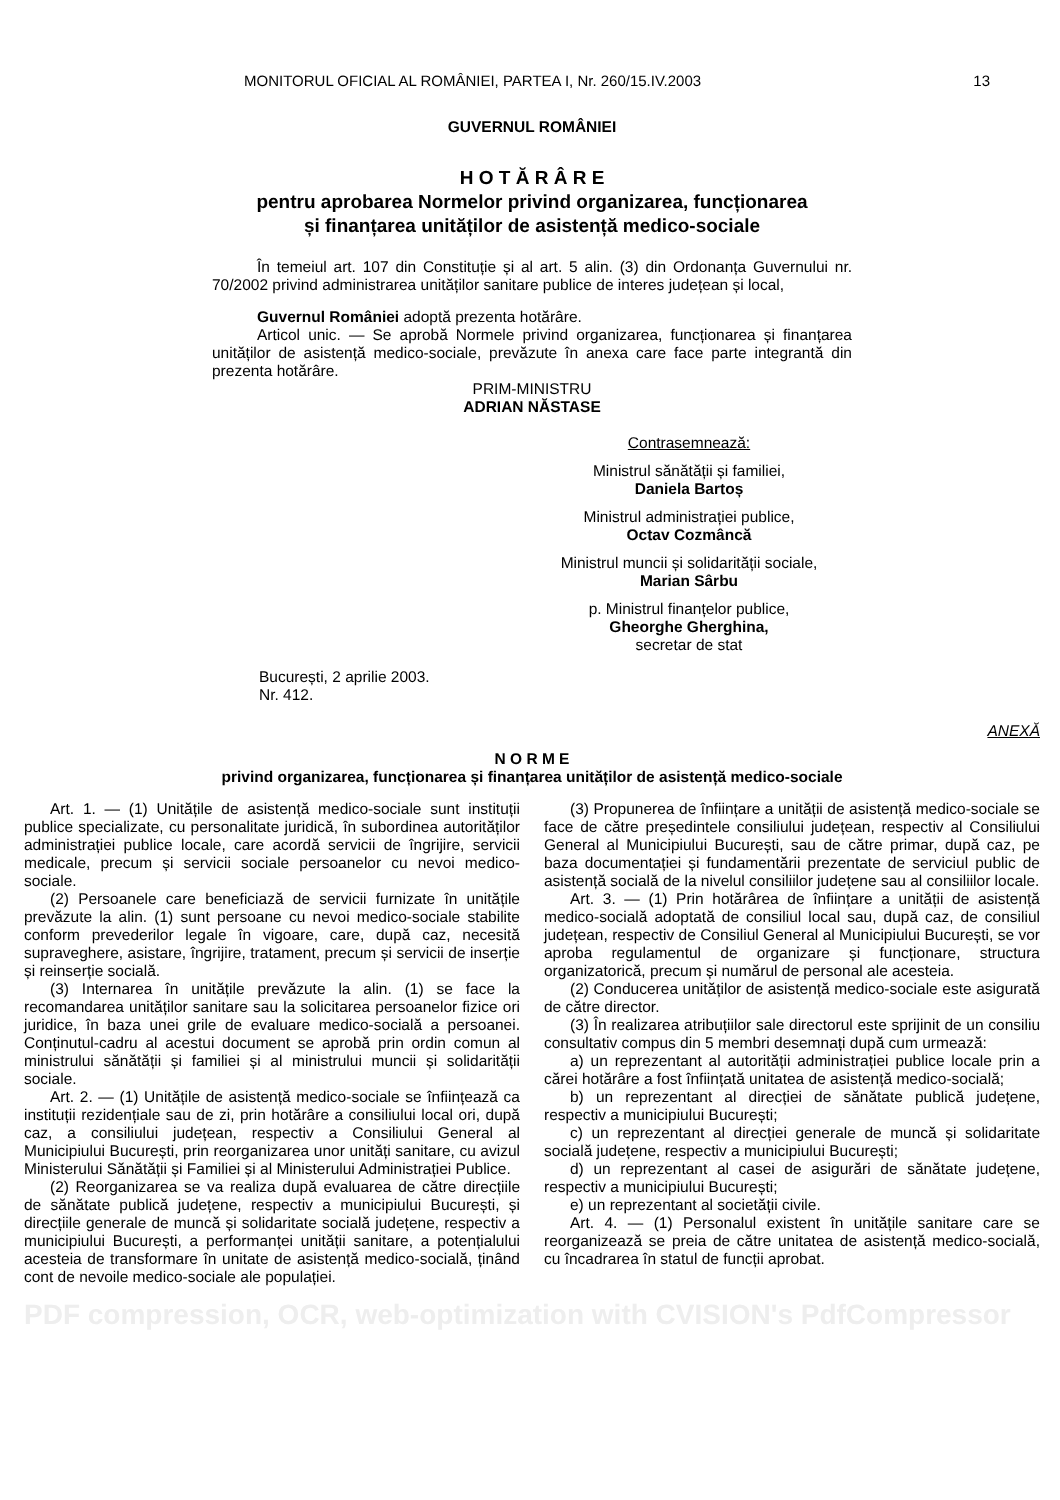MONITORUL OFICIAL AL ROMÂNIEI, PARTEA I, Nr. 260/15.IV.2003 13
GUVERNUL ROMÂNIEI
H O T Ă R Â R E
pentru aprobarea Normelor privind organizarea, funcționarea
și finanțarea unităților de asistență medico-sociale
În temeiul art. 107 din Constituție și al art. 5 alin. (3) din Ordonanța Guvernului nr. 70/2002 privind administrarea unităților sanitare publice de interes județean și local,
Guvernul României adoptă prezenta hotărâre.
Articol unic. — Se aprobă Normele privind organizarea, funcționarea și finanțarea unităților de asistență medico-sociale, prevăzute în anexa care face parte integrantă din prezenta hotărâre.
PRIM-MINISTRU
ADRIAN NĂSTASE
Contrasemnează:
Ministrul sănătății și familiei,
Daniela Bartoș
Ministrul administrației publice,
Octav Cozmâncă
Ministrul muncii și solidarității sociale,
Marian Sârbu
p. Ministrul finanțelor publice,
Gheorghe Gherghina,
secretar de stat
București, 2 aprilie 2003.
Nr. 412.
ANEXĂ
N O R M E
privind organizarea, funcționarea și finanțarea unităților de asistență medico-sociale
Art. 1. — (1) Unitățile de asistență medico-sociale sunt instituții publice specializate, cu personalitate juridică, în subordinea autorităților administrației publice locale, care acordă servicii de îngrijire, servicii medicale, precum și servicii sociale persoanelor cu nevoi medico-sociale.
(2) Persoanele care beneficiază de servicii furnizate în unitățile prevăzute la alin. (1) sunt persoane cu nevoi medico-sociale stabilite conform prevederilor legale în vigoare, care, după caz, necesită supraveghere, asistare, îngrijire, tratament, precum și servicii de inserție și reinserție socială.
(3) Internarea în unitățile prevăzute la alin. (1) se face la recomandarea unităților sanitare sau la solicitarea persoanelor fizice ori juridice, în baza unei grile de evaluare medico-socială a persoanei. Conținutul-cadru al acestui document se aprobă prin ordin comun al ministrului sănătății și familiei și al ministrului muncii și solidarității sociale.
Art. 2. — (1) Unitățile de asistență medico-sociale se înființează ca instituții rezidențiale sau de zi, prin hotărâre a consiliului local ori, după caz, a consiliului județean, respectiv a Consiliului General al Municipiului București, prin reorganizarea unor unități sanitare, cu avizul Ministerului Sănătății și Familiei și al Ministerului Administrației Publice.
(2) Reorganizarea se va realiza după evaluarea de către direcțiile de sănătate publică județene, respectiv a municipiului București, și direcțiile generale de muncă și solidaritate socială județene, respectiv a municipiului București, a performanței unității sanitare, a potențialului acesteia de transformare în unitate de asistență medico-socială, ținând cont de nevoile medico-sociale ale populației.
(3) Propunerea de înființare a unității de asistență medico-sociale se face de către președintele consiliului județean, respectiv al Consiliului General al Municipiului București, sau de către primar, după caz, pe baza documentației și fundamentării prezentate de serviciul public de asistență socială de la nivelul consiliilor județene sau al consiliilor locale.
Art. 3. — (1) Prin hotărârea de înființare a unității de asistență medico-socială adoptată de consiliul local sau, după caz, de consiliul județean, respectiv de Consiliul General al Municipiului București, se vor aproba regulamentul de organizare și funcționare, structura organizatorică, precum și numărul de personal ale acesteia.
(2) Conducerea unităților de asistență medico-sociale este asigurată de către director.
(3) În realizarea atribuțiilor sale directorul este sprijinit de un consiliu consultativ compus din 5 membri desemnați după cum urmează:
a) un reprezentant al autorității administrației publice locale prin a cărei hotărâre a fost înființată unitatea de asistență medico-socială;
b) un reprezentant al direcției de sănătate publică județene, respectiv a municipiului București;
c) un reprezentant al direcției generale de muncă și solidaritate socială județene, respectiv a municipiului București;
d) un reprezentant al casei de asigurări de sănătate județene, respectiv a municipiului București;
e) un reprezentant al societății civile.
Art. 4. — (1) Personalul existent în unitățile sanitare care se reorganizează se preia de către unitatea de asistență medico-socială, cu încadrarea în statul de funcții aprobat.
PDF compression, OCR, web-optimization with CVISION's PdfCompressor